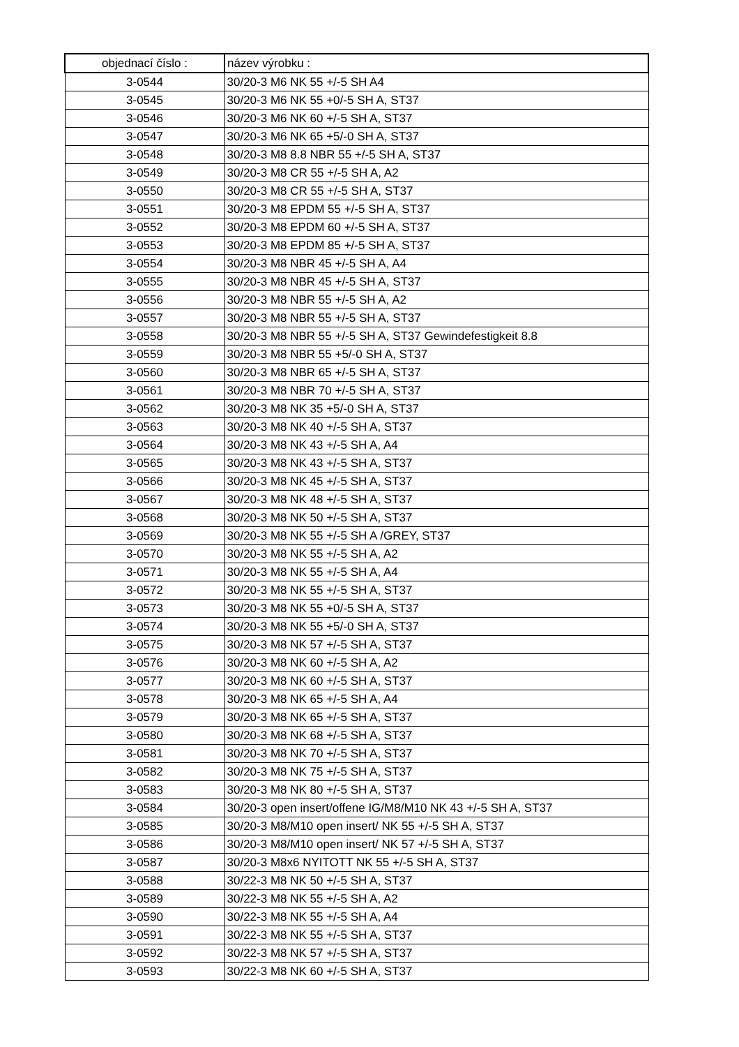| objednací číslo : | název výrobku : |
| --- | --- |
| 3-0544 | 30/20-3 M6 NK 55 +/-5 SH A4 |
| 3-0545 | 30/20-3 M6 NK 55 +0/-5 SH A, ST37 |
| 3-0546 | 30/20-3 M6 NK 60 +/-5 SH A, ST37 |
| 3-0547 | 30/20-3 M6 NK 65 +5/-0 SH A, ST37 |
| 3-0548 | 30/20-3 M8 8.8 NBR 55 +/-5 SH A, ST37 |
| 3-0549 | 30/20-3 M8 CR 55 +/-5 SH A, A2 |
| 3-0550 | 30/20-3 M8 CR 55 +/-5 SH A, ST37 |
| 3-0551 | 30/20-3 M8 EPDM 55 +/-5 SH A, ST37 |
| 3-0552 | 30/20-3 M8 EPDM 60 +/-5 SH A, ST37 |
| 3-0553 | 30/20-3 M8 EPDM 85 +/-5 SH A, ST37 |
| 3-0554 | 30/20-3 M8 NBR 45 +/-5 SH A, A4 |
| 3-0555 | 30/20-3 M8 NBR 45 +/-5 SH A, ST37 |
| 3-0556 | 30/20-3 M8 NBR 55 +/-5 SH A, A2 |
| 3-0557 | 30/20-3 M8 NBR 55 +/-5 SH A, ST37 |
| 3-0558 | 30/20-3 M8 NBR 55 +/-5 SH A, ST37 Gewindefestigkeit 8.8 |
| 3-0559 | 30/20-3 M8 NBR 55 +5/-0 SH A, ST37 |
| 3-0560 | 30/20-3 M8 NBR 65 +/-5 SH A, ST37 |
| 3-0561 | 30/20-3 M8 NBR 70 +/-5 SH A, ST37 |
| 3-0562 | 30/20-3 M8 NK 35 +5/-0 SH A, ST37 |
| 3-0563 | 30/20-3 M8 NK 40 +/-5 SH A, ST37 |
| 3-0564 | 30/20-3 M8 NK 43 +/-5 SH A, A4 |
| 3-0565 | 30/20-3 M8 NK 43 +/-5 SH A, ST37 |
| 3-0566 | 30/20-3 M8 NK 45 +/-5 SH A, ST37 |
| 3-0567 | 30/20-3 M8 NK 48 +/-5 SH A, ST37 |
| 3-0568 | 30/20-3 M8 NK 50 +/-5 SH A, ST37 |
| 3-0569 | 30/20-3 M8 NK 55 +/-5 SH A /GREY, ST37 |
| 3-0570 | 30/20-3 M8 NK 55 +/-5 SH A, A2 |
| 3-0571 | 30/20-3 M8 NK 55 +/-5 SH A, A4 |
| 3-0572 | 30/20-3 M8 NK 55 +/-5 SH A, ST37 |
| 3-0573 | 30/20-3 M8 NK 55 +0/-5 SH A, ST37 |
| 3-0574 | 30/20-3 M8 NK 55 +5/-0 SH A, ST37 |
| 3-0575 | 30/20-3 M8 NK 57 +/-5 SH A, ST37 |
| 3-0576 | 30/20-3 M8 NK 60 +/-5 SH A, A2 |
| 3-0577 | 30/20-3 M8 NK 60 +/-5 SH A, ST37 |
| 3-0578 | 30/20-3 M8 NK 65 +/-5 SH A, A4 |
| 3-0579 | 30/20-3 M8 NK 65 +/-5 SH A, ST37 |
| 3-0580 | 30/20-3 M8 NK 68 +/-5 SH A, ST37 |
| 3-0581 | 30/20-3 M8 NK 70 +/-5 SH A, ST37 |
| 3-0582 | 30/20-3 M8 NK 75 +/-5 SH A, ST37 |
| 3-0583 | 30/20-3 M8 NK 80 +/-5 SH A, ST37 |
| 3-0584 | 30/20-3 open insert/offene IG/M8/M10 NK 43 +/-5 SH A, ST37 |
| 3-0585 | 30/20-3 M8/M10 open insert/ NK 55 +/-5 SH A, ST37 |
| 3-0586 | 30/20-3 M8/M10 open insert/ NK 57 +/-5 SH A, ST37 |
| 3-0587 | 30/20-3 M8x6 NYITOTT NK 55 +/-5 SH A, ST37 |
| 3-0588 | 30/22-3 M8 NK 50 +/-5 SH A, ST37 |
| 3-0589 | 30/22-3 M8 NK 55 +/-5 SH A, A2 |
| 3-0590 | 30/22-3 M8 NK 55 +/-5 SH A, A4 |
| 3-0591 | 30/22-3 M8 NK 55 +/-5 SH A, ST37 |
| 3-0592 | 30/22-3 M8 NK 57 +/-5 SH A, ST37 |
| 3-0593 | 30/22-3 M8 NK 60 +/-5 SH A, ST37 |